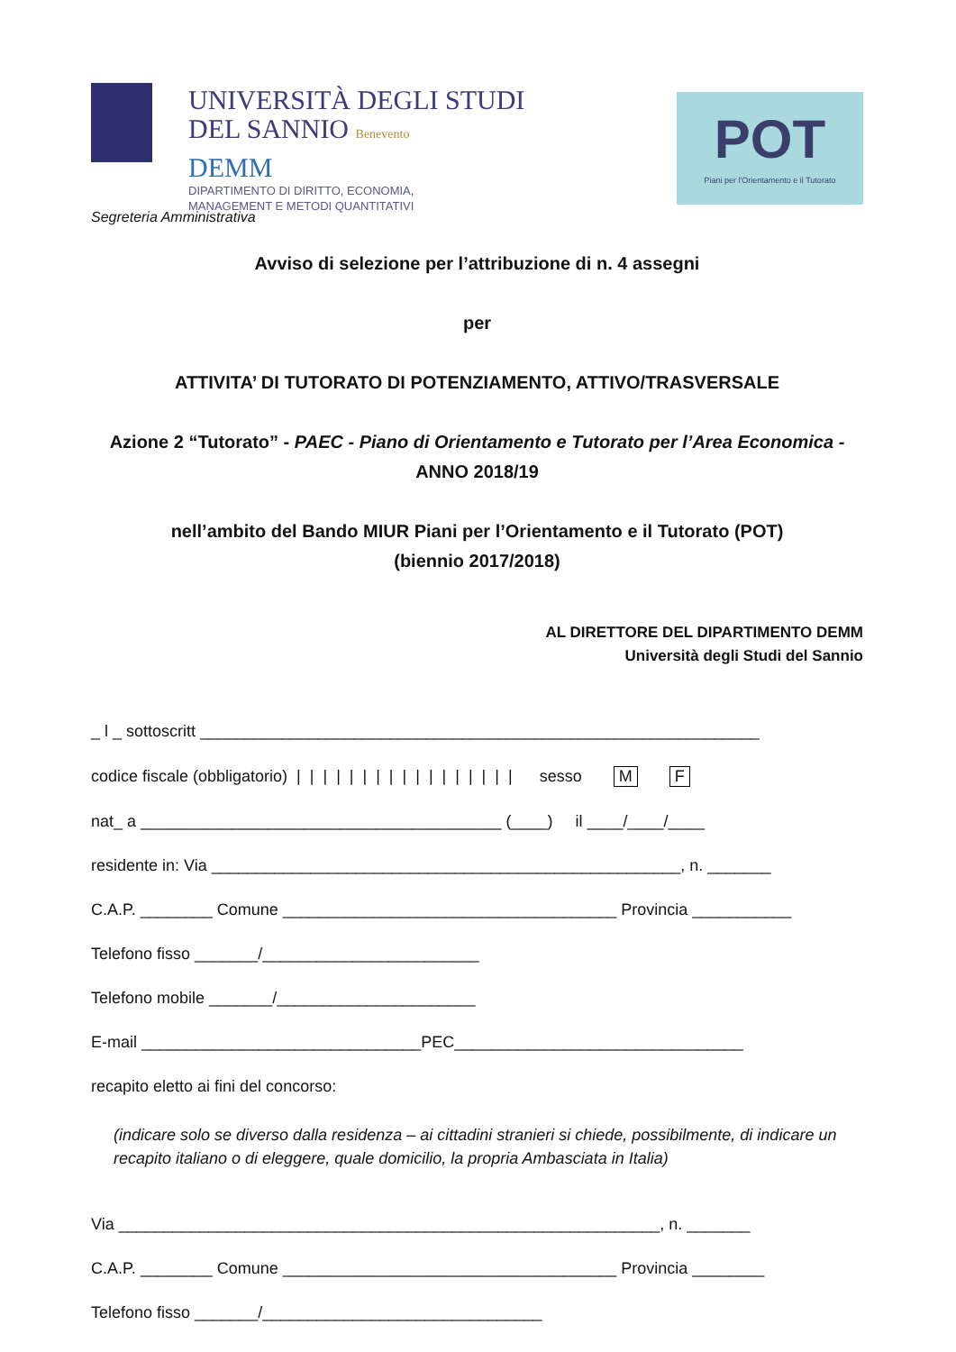UNIVERSITÀ DEGLI STUDI
DEL SANNIO Benevento
DEMM
DIPARTIMENTO DI DIRITTO, ECONOMIA,
MANAGEMENT E METODI QUANTITATIVI
POT
Piani per l'Orientamento e il Tutorato
Segreteria Amministrativa
Avviso di selezione per l’attribuzione di n. 4 assegni
per
ATTIVITA’ DI TUTORATO DI POTENZIAMENTO, ATTIVO/TRASVERSALE
Azione 2 “Tutorato” - PAEC - Piano di Orientamento e Tutorato per l’Area Economica - ANNO 2018/19
nell’ambito del Bando MIUR Piani per l’Orientamento e il Tutorato (POT)
(biennio 2017/2018)
AL DIRETTORE DEL DIPARTIMENTO DEMM
Università degli Studi del Sannio
_ l _ sottoscritt ______________________________________________________________
codice fiscale (obbligatorio) | | | | | | | | | | | | | | | | | sesso M F
nat_ a ________________________________________ (____) il ____/____/____
residente in: Via ____________________________________________________, n. _______
C.A.P. ________ Comune _____________________________________ Provincia ___________
Telefono fisso _______/________________________
Telefono mobile _______/______________________
E-mail _______________________________PEC________________________________
recapito eletto ai fini del concorso:
(indicare solo se diverso dalla residenza – ai cittadini stranieri si chiede, possibilmente, di indicare un recapito italiano o di eleggere, quale domicilio, la propria Ambasciata in Italia)
Via ____________________________________________________________, n. _______
C.A.P. ________ Comune _____________________________________ Provincia ________
Telefono fisso _______/_______________________________